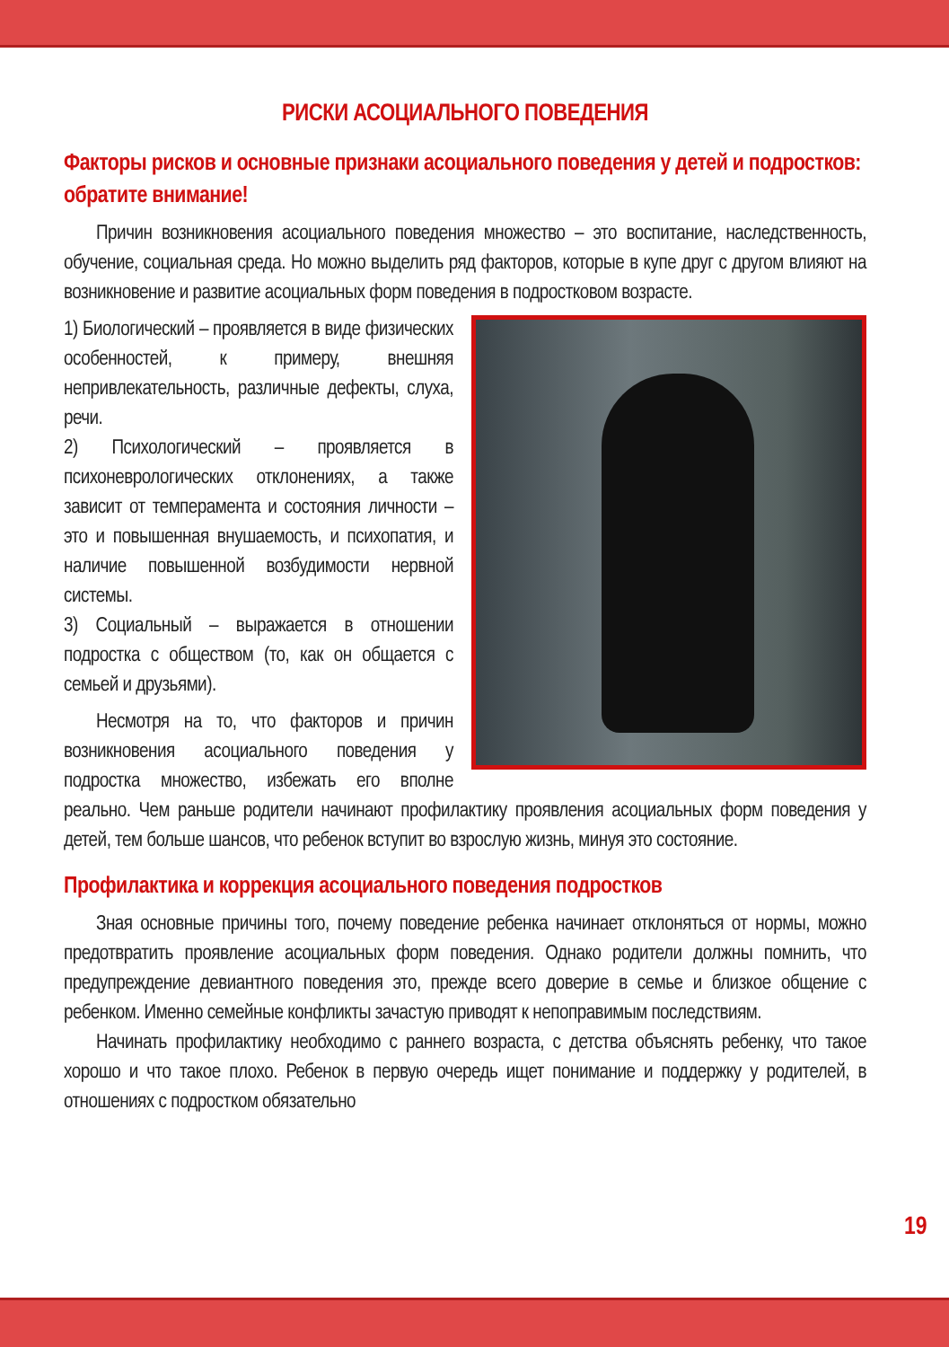РИСКИ АСОЦИАЛЬНОГО ПОВЕДЕНИЯ
Факторы рисков и основные признаки асоциального поведения у детей и подростков: обратите внимание!
Причин возникновения асоциального поведения множество – это воспитание, наследственность, обучение, социальная среда. Но можно выделить ряд факторов, которые в купе друг с другом влияют на возникновение и развитие асоциальных форм поведения в подростковом возрасте.
1) Биологический – проявляется в виде физических особенностей, к примеру, внешняя непривлекательность, различные дефекты, слуха, речи.
2) Психологический – проявляется в психоневрологических отклонениях, а также зависит от темперамента и состояния личности – это и повышенная внушаемость, и психопатия, и наличие повышенной возбудимости нервной системы.
3) Социальный – выражается в отношении подростка с обществом (то, как он общается с семьей и друзьями).
Несмотря на то, что факторов и причин возникновения асоциального поведения у подростка множество, избежать его вполне реально. Чем раньше родители начинают профилактику проявления асоциальных форм поведения у детей, тем больше шансов, что ребенок вступит во взрослую жизнь, минуя это состояние.
Профилактика и коррекция асоциального поведения подростков
Зная основные причины того, почему поведение ребенка начинает отклоняться от нормы, можно предотвратить проявление асоциальных форм поведения. Однако родители должны помнить, что предупреждение девиантного поведения это, прежде всего доверие в семье и близкое общение с ребенком. Именно семейные конфликты зачастую приводят к непоправимым последствиям.
Начинать профилактику необходимо с раннего возраста, с детства объяснять ребенку, что такое хорошо и что такое плохо. Ребенок в первую очередь ищет понимание и поддержку у родителей, в отношениях с подростком обязательно
19